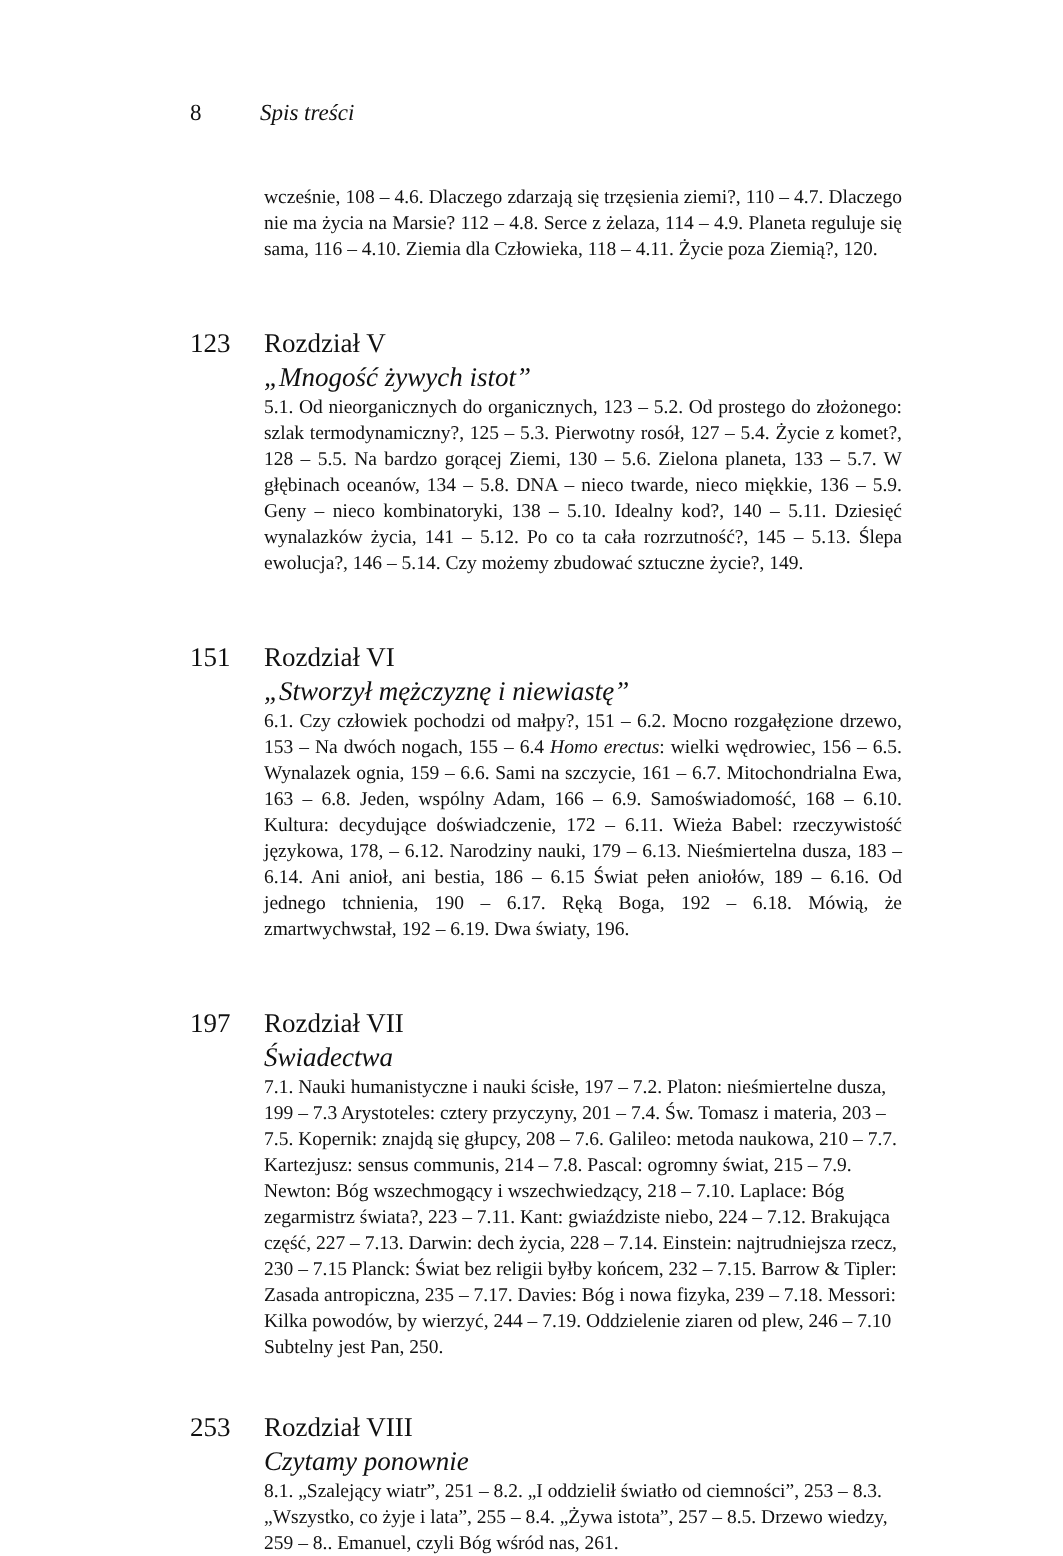8 Spis treści
wcześnie, 108 – 4.6. Dlaczego zdarzają się trzęsienia ziemi?, 110 – 4.7. Dlaczego nie ma życia na Marsie? 112 – 4.8. Serce z żelaza, 114 – 4.9. Planeta reguluje się sama, 116 – 4.10. Ziemia dla Człowieka, 118 – 4.11. Życie poza Ziemią?, 120.
123 Rozdział V
„Mnogość żywych istot”
5.1. Od nieorganicznych do organicznych, 123 – 5.2. Od prostego do złożonego: szlak termodynamiczny?, 125 – 5.3. Pierwotny rosół, 127 – 5.4. Życie z komet?, 128 – 5.5. Na bardzo gorącej Ziemi, 130 – 5.6. Zielona planeta, 133 – 5.7. W głębinach oceanów, 134 – 5.8. DNA – nieco twarde, nieco miękkie, 136 – 5.9. Geny – nieco kombinatoryki, 138 – 5.10. Idealny kod?, 140 – 5.11. Dziesięć wynalazków życia, 141 – 5.12. Po co ta cała rozrzutność?, 145 – 5.13. Ślepa ewolucja?, 146 – 5.14. Czy możemy zbudować sztuczne życie?, 149.
151 Rozdział VI
„Stworzył mężczyznę i niewiastę”
6.1. Czy człowiek pochodzi od małpy?, 151 – 6.2. Mocno rozgałęzione drzewo, 153 – Na dwóch nogach, 155 – 6.4 Homo erectus: wielki wędrowiec, 156 – 6.5. Wynalazek ognia, 159 – 6.6. Sami na szczycie, 161 – 6.7. Mitochondrialna Ewa, 163 – 6.8. Jeden, wspólny Adam, 166 – 6.9. Samoświadomość, 168 – 6.10. Kultura: decydujące doświadczenie, 172 – 6.11. Wieża Babel: rzeczywistość językowa, 178, – 6.12. Narodziny nauki, 179 – 6.13. Nieśmiertelna dusza, 183 – 6.14. Ani anioł, ani bestia, 186 – 6.15 Świat pełen aniołów, 189 – 6.16. Od jednego tchnienia, 190 – 6.17. Ręką Boga, 192 – 6.18. Mówią, że zmartwychwstał, 192 – 6.19. Dwa światy, 196.
197 Rozdział VII
Świadectwa
7.1. Nauki humanistyczne i nauki ścisłe, 197 – 7.2. Platon: nieśmiertelne dusza, 199 – 7.3 Arystoteles: cztery przyczyny, 201 – 7.4. Św. Tomasz i materia, 203 – 7.5. Kopernik: znajdą się głupcy, 208 – 7.6. Galileo: metoda naukowa, 210 – 7.7. Kartezjusz: sensus communis, 214 – 7.8. Pascal: ogromny świat, 215 – 7.9. Newton: Bóg wszechmogący i wszechwiedzący, 218 – 7.10. Laplace: Bóg zegarmistrz świata?, 223 – 7.11. Kant: gwiaździste niebo, 224 – 7.12. Brakująca część, 227 – 7.13. Darwin: dech życia, 228 – 7.14. Einstein: najtrudniejsza rzecz, 230 – 7.15 Planck: Świat bez religii byłby końcem, 232 – 7.15. Barrow & Tipler: Zasada antropiczna, 235 – 7.17. Davies: Bóg i nowa fizyka, 239 – 7.18. Messori: Kilka powodów, by wierzyć, 244 – 7.19. Oddzielenie ziaren od plew, 246 – 7.10 Subtelny jest Pan, 250.
253 Rozdział VIII
Czytamy ponownie
8.1. „Szalejący wiatr”, 251 – 8.2. „I oddzielił światło od ciemności”, 253 – 8.3. „Wszystko, co żyje i lata”, 255 – 8.4. „Żywa istota”, 257 – 8.5. Drzewo wiedzy, 259 – 8.. Emanuel, czyli Bóg wśród nas, 261.